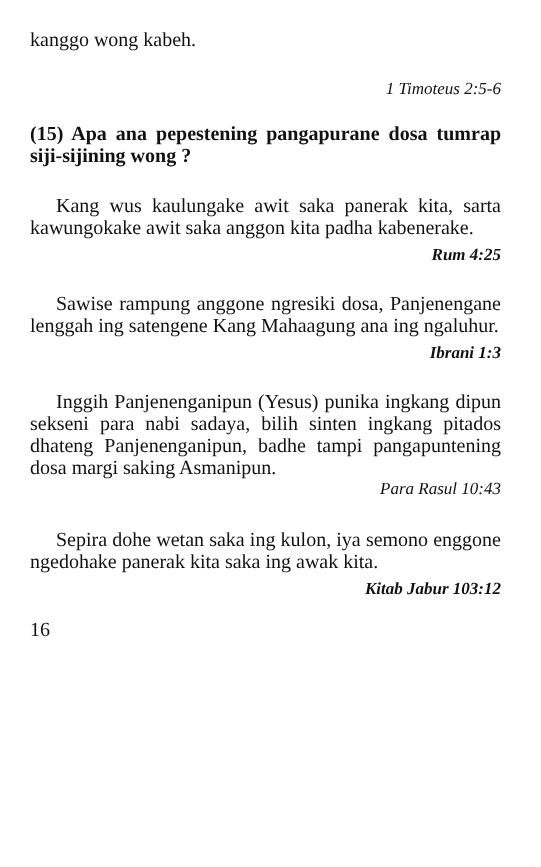kanggo wong kabeh.
1 Timoteus 2:5-6
(15) Apa ana pepestening pangapurane dosa tumrap siji-sijining wong ?
Kang wus kaulungake awit saka panerak kita, sarta kawungokake awit saka anggon kita padha kabenerake.
Rum 4:25
Sawise rampung anggone ngresiki dosa, Panjenengane lenggah ing satengene Kang Mahaagung ana ing ngaluhur.
Ibrani 1:3
Inggih Panjenenganipun (Yesus) punika ingkang dipun sekseni para nabi sadaya, bilih sinten ingkang pitados dhateng Panjenenganipun, badhe tampi pangapuntening dosa margi saking Asmanipun.
Para Rasul 10:43
Sepira dohe wetan saka ing kulon, iya semono enggone ngedohake panerak kita saka ing awak kita.
Kitab Jabur 103:12
16